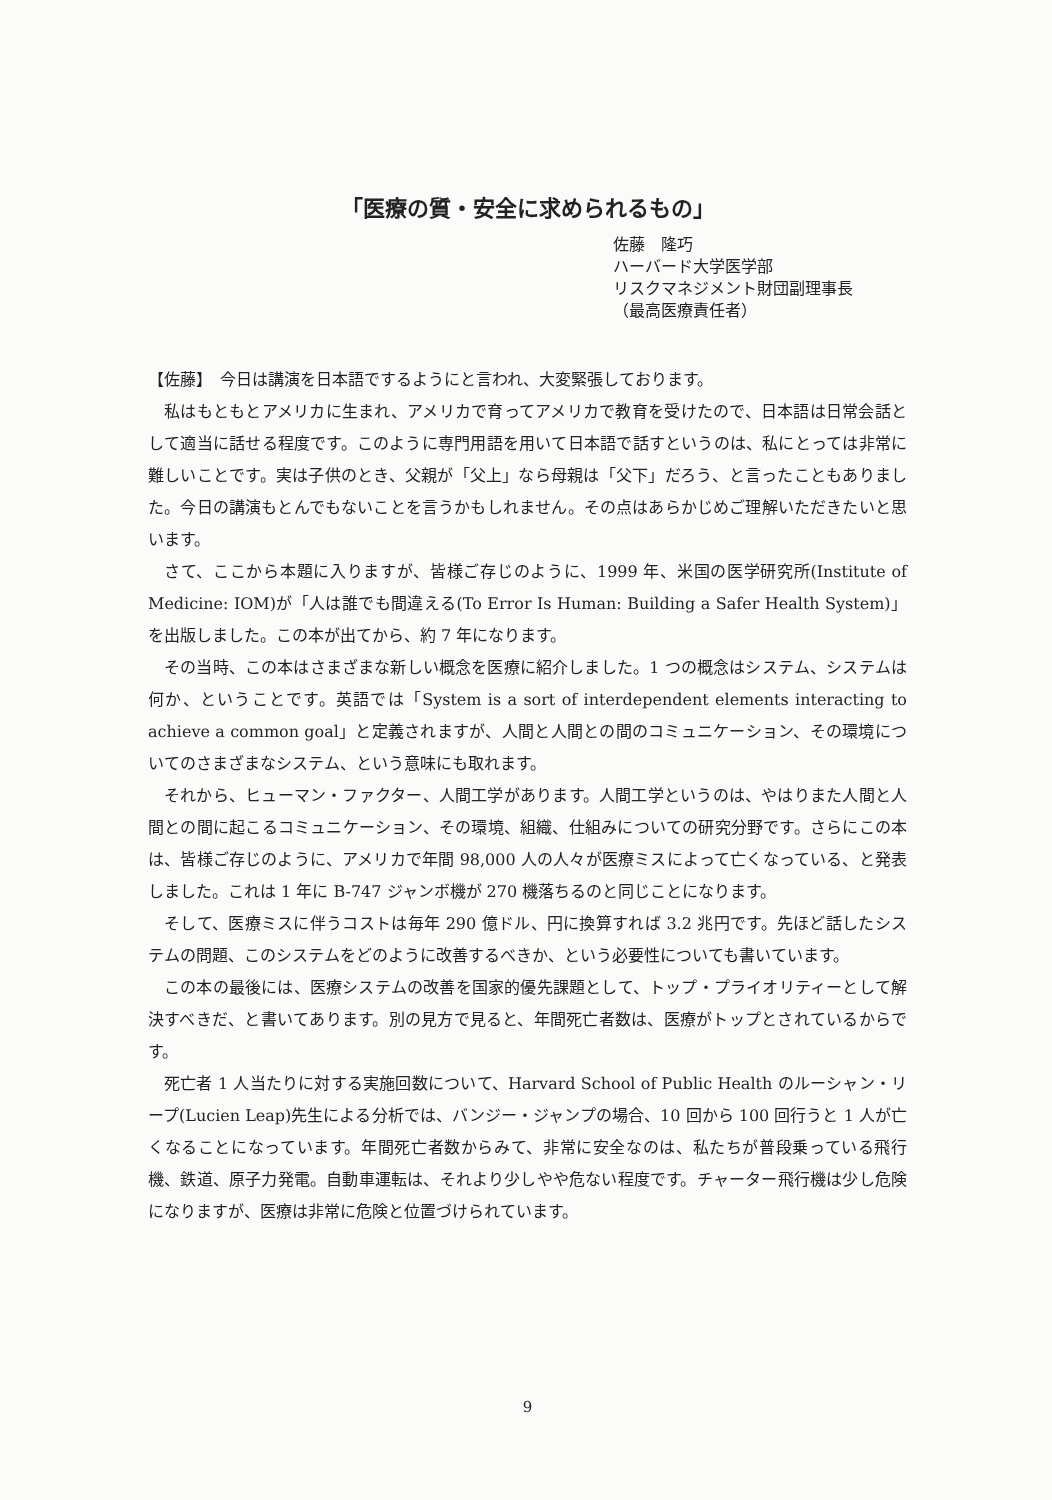「医療の質・安全に求められるもの」
佐藤　隆巧
ハーバード大学医学部
リスクマネジメント財団副理事長
（最高医療責任者）
【佐藤】　今日は講演を日本語でするようにと言われ、大変緊張しております。
私はもともとアメリカに生まれ、アメリカで育ってアメリカで教育を受けたので、日本語は日常会話として適当に話せる程度です。このように専門用語を用いて日本語で話すというのは、私にとっては非常に難しいことです。実は子供のとき、父親が「父上」なら母親は「父下」だろう、と言ったこともありました。今日の講演もとんでもないことを言うかもしれません。その点はあらかじめご理解いただきたいと思います。
さて、ここから本題に入りますが、皆様ご存じのように、1999 年、米国の医学研究所(Institute of Medicine: IOM)が「人は誰でも間違える(To Error Is Human: Building a Safer Health System)」を出版しました。この本が出てから、約 7 年になります。
その当時、この本はさまざまな新しい概念を医療に紹介しました。1 つの概念はシステム、システムは何か、ということです。英語では「System is a sort of interdependent elements interacting to achieve a common goal」と定義されますが、人間と人間との間のコミュニケーション、その環境についてのさまざまなシステム、という意味にも取れます。
それから、ヒューマン・ファクター、人間工学があります。人間工学というのは、やはりまた人間と人間との間に起こるコミュニケーション、その環境、組織、仕組みについての研究分野です。さらにこの本は、皆様ご存じのように、アメリカで年間 98,000 人の人々が医療ミスによって亡くなっている、と発表しました。これは 1 年に B-747 ジャンボ機が 270 機落ちるのと同じことになります。
そして、医療ミスに伴うコストは毎年 290 億ドル、円に換算すれば 3.2 兆円です。先ほど話したシステムの問題、このシステムをどのように改善するべきか、という必要性についても書いています。
この本の最後には、医療システムの改善を国家的優先課題として、トップ・プライオリティーとして解決すべきだ、と書いてあります。別の見方で見ると、年間死亡者数は、医療がトップとされているからです。
死亡者 1 人当たりに対する実施回数について、Harvard School of Public Health のルーシャン・リープ(Lucien Leap)先生による分析では、バンジー・ジャンプの場合、10 回から 100 回行うと 1 人が亡くなることになっています。年間死亡者数からみて、非常に安全なのは、私たちが普段乗っている飛行機、鉄道、原子力発電。自動車運転は、それより少しやや危ない程度です。チャーター飛行機は少し危険になりますが、医療は非常に危険と位置づけられています。
9